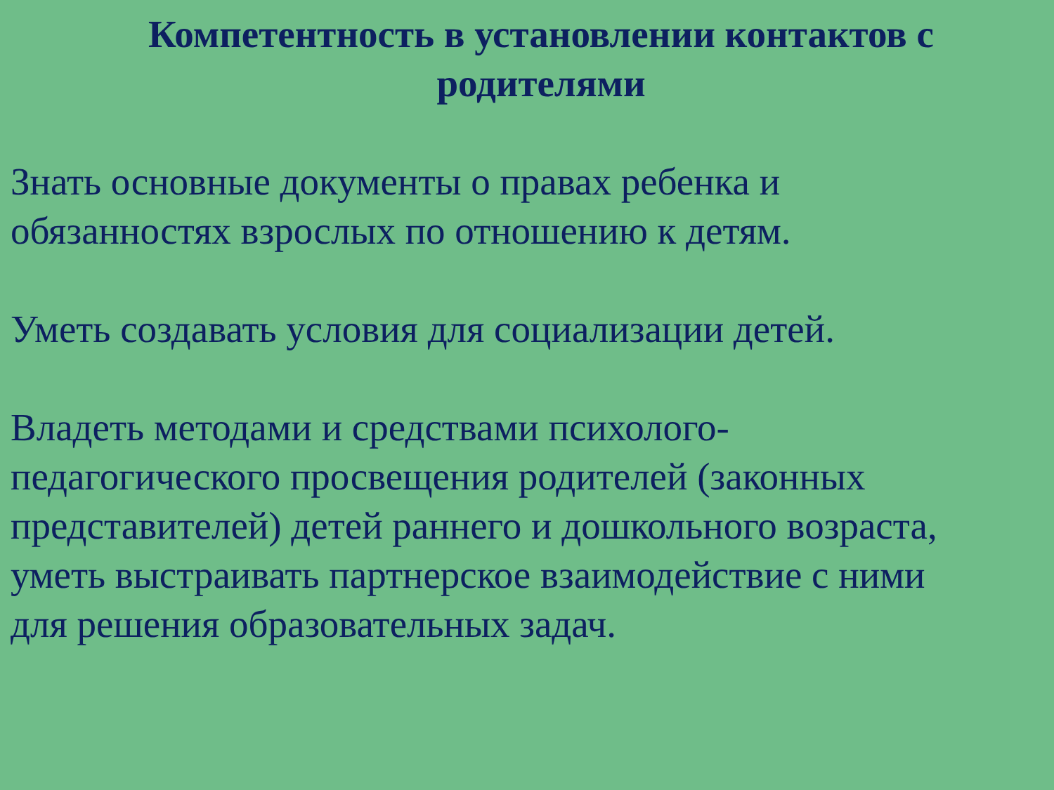Компетентность в установлении контактов с родителями
Знать основные документы о правах ребенка и
обязанностях взрослых по отношению к детям.
Уметь создавать условия для социализации детей.
Владеть методами и средствами психолого-
педагогического просвещения родителей (законных
представителей) детей раннего и дошкольного возраста,
уметь выстраивать партнерское взаимодействие с ними
для решения образовательных задач.